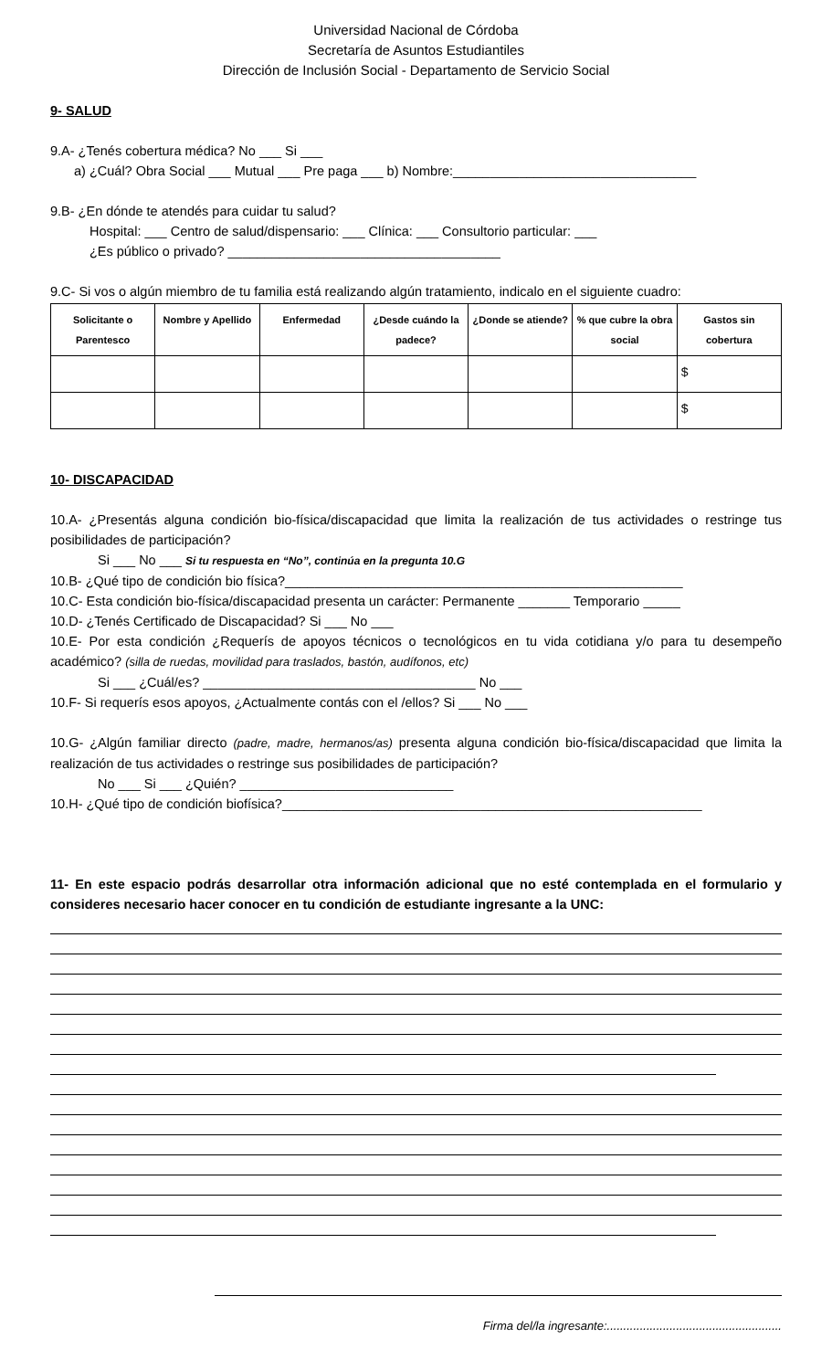Universidad Nacional de Córdoba
Secretaría de Asuntos Estudiantiles
Dirección de Inclusión Social - Departamento de Servicio Social
9- SALUD
9.A- ¿Tenés cobertura médica? No ___ Si ___
a) ¿Cuál? Obra Social ___ Mutual ___ Pre paga ___ b) Nombre:_________________________________
9.B- ¿En dónde te atendés para cuidar tu salud?
Hospital: ___ Centro de salud/dispensario: ___ Clínica: ___ Consultorio particular: ___
¿Es público o privado? _____________________________________
9.C- Si vos o algún miembro de tu familia está realizando algún tratamiento, indicalo en el siguiente cuadro:
| Solicitante o Parentesco | Nombre y Apellido | Enfermedad | ¿Desde cuándo la padece? | ¿Donde se atiende? | % que cubre la obra social | Gastos sin cobertura |
| --- | --- | --- | --- | --- | --- | --- |
| | | | | | | $ |
| | | | | | | $ |
10- DISCAPACIDAD
10.A- ¿Presentás alguna condición bio-física/discapacidad que limita la realización de tus actividades o restringe tus posibilidades de participación?
Si ___ No ___ Si tu respuesta en “No”, continúa en la pregunta 10.G
10.B- ¿Qué tipo de condición bio física?______________________________________________________
10.C- Esta condición bio-física/discapacidad presenta un carácter: Permanente _______ Temporario _____
10.D- ¿Tenés Certificado de Discapacidad? Si ___ No ___
10.E- Por esta condición ¿Requerís de apoyos técnicos o tecnológicos en tu vida cotidiana y/o para tu desempeño académico? (silla de ruedas, movilidad para traslados, bastón, audífonos, etc)
Si ___ ¿Cuál/es? _____________________________________ No ___
10.F- Si requerís esos apoyos, ¿Actualmente contás con el /ellos? Si ___ No ___
10.G- ¿Algún familiar directo (padre, madre, hermanos/as) presenta alguna condición bio-física/discapacidad que limita la realización de tus actividades o restringe sus posibilidades de participación?
No ___ Si ___ ¿Quién? _____________________________
10.H- ¿Qué tipo de condición biofísica?_________________________________________________________
11- En este espacio podrás desarrollar otra información adicional que no esté contemplada en el formulario y consideres necesario hacer conocer en tu condición de estudiante ingresante a la UNC:
Firma del/la ingresante:.....................................................